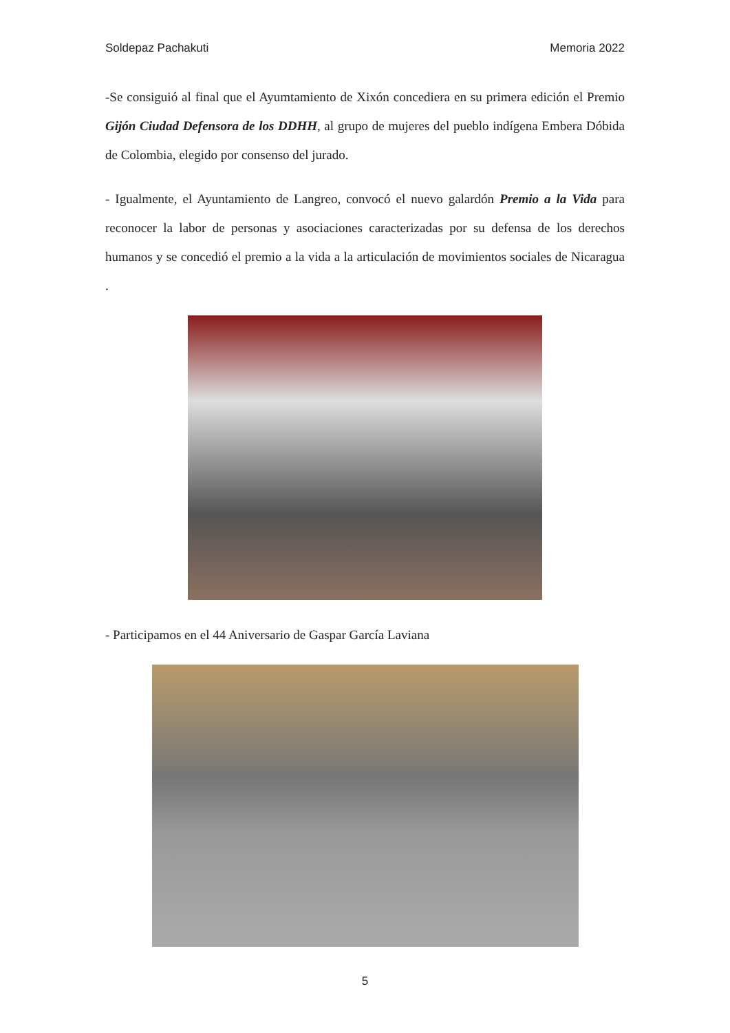Soldepaz Pachakuti Memoria 2022
-Se consiguió al final que el Ayumtamiento de Xixón concediera en su primera edición el Premio Gijón Ciudad Defensora de los DDHH, al grupo de mujeres del pueblo indígena Embera Dóbida de Colombia, elegido por consenso del jurado.
- Igualmente, el Ayuntamiento de Langreo, convocó el nuevo galardón Premio a la Vida para reconocer la labor de personas y asociaciones caracterizadas por su defensa de los derechos humanos y se concedió el premio a la vida a la articulación de movimientos sociales de Nicaragua .
- Participamos en el 44 Aniversario de Gaspar García Laviana
5